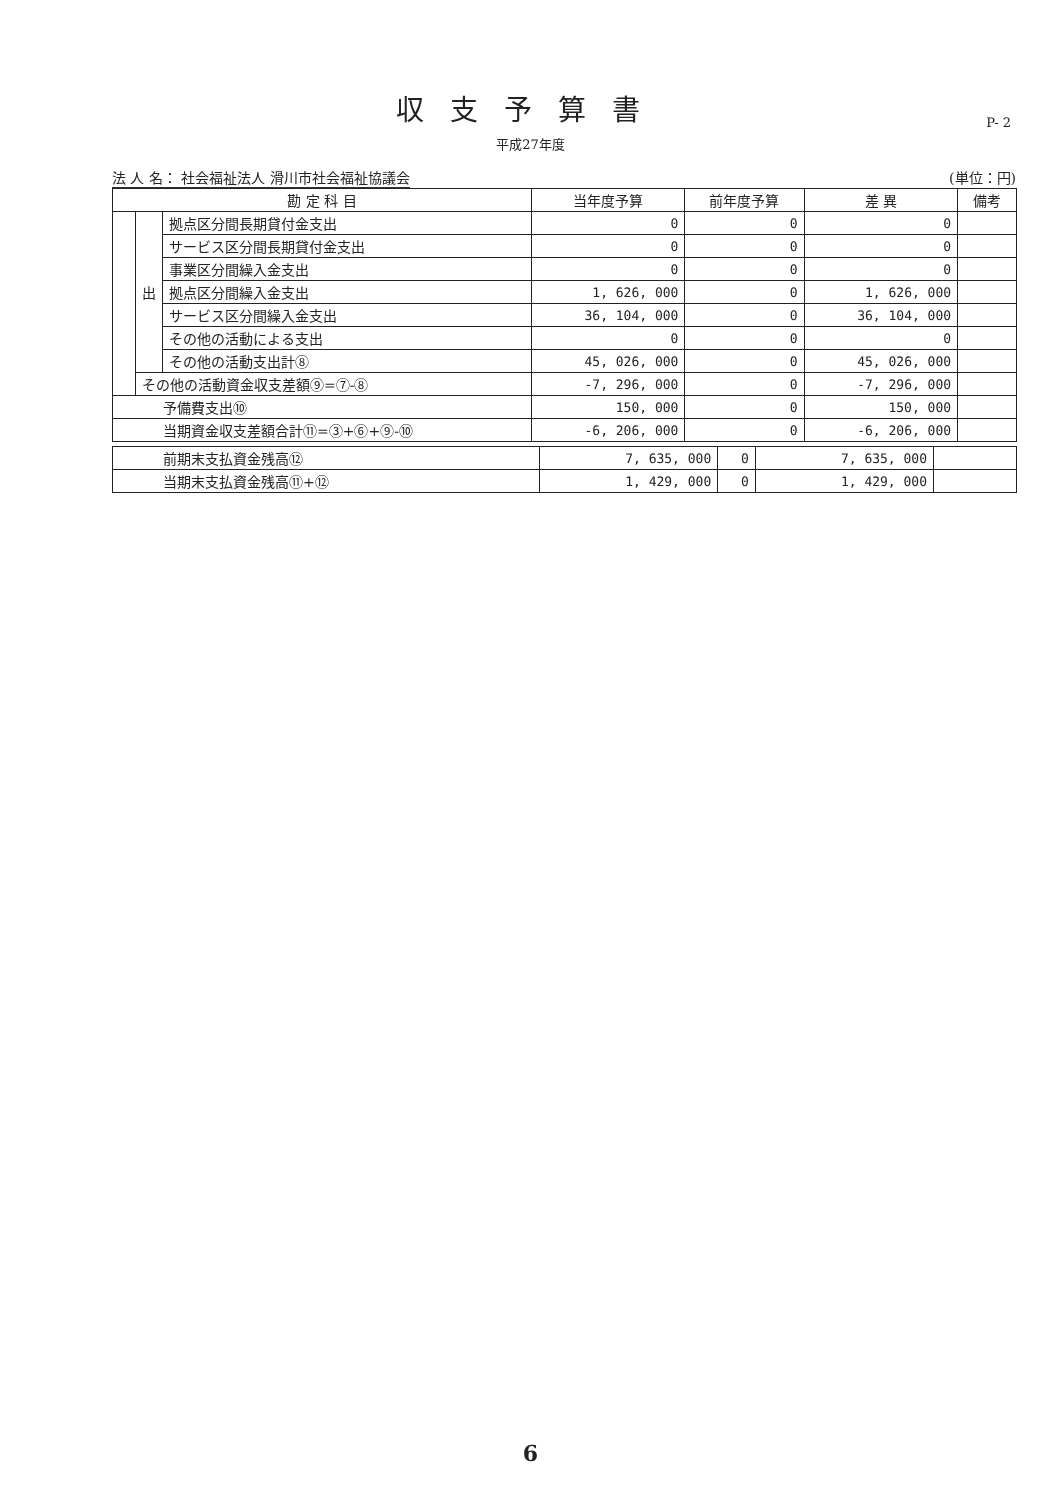収支予算書
平成27年度
P- 2
法 人 名： 社会福祉法人 滑川市社会福祉協議会 (単位：円)
| 勘 定 科 目 | | | 当年度予算 | 前年度予算 | 差 異 | 備考 |
| --- | --- | --- | --- | --- | --- | --- |
| | 出 | 拠点区分間長期貸付金支出 | 0 | 0 | 0 | |
| | | サービス区分間長期貸付金支出 | 0 | 0 | 0 | |
| | | 事業区分間繰入金支出 | 0 | 0 | 0 | |
| | | 拠点区分間繰入金支出 | 1, 626, 000 | 0 | 1, 626, 000 | |
| | | サービス区分間繰入金支出 | 36, 104, 000 | 0 | 36, 104, 000 | |
| | | その他の活動による支出 | 0 | 0 | 0 | |
| | | その他の活動支出計⑧ | 45, 026, 000 | 0 | 45, 026, 000 | |
| | その他の活動資金収支差額⑨=⑦-⑧ | | -7, 296, 000 | 0 | -7, 296, 000 | |
| 予備費支出⑩ | | | 150, 000 | 0 | 150, 000 | |
| 当期資金収支差額合計⑪=③+⑥+⑨-⑩ | | | -6, 206, 000 | 0 | -6, 206, 000 | |
| 前期末支払資金残高⑫ | 7, 635, 000 | 0 | 7, 635, 000 | |
| 当期末支払資金残高⑪+⑫ | 1, 429, 000 | 0 | 1, 429, 000 | |
6